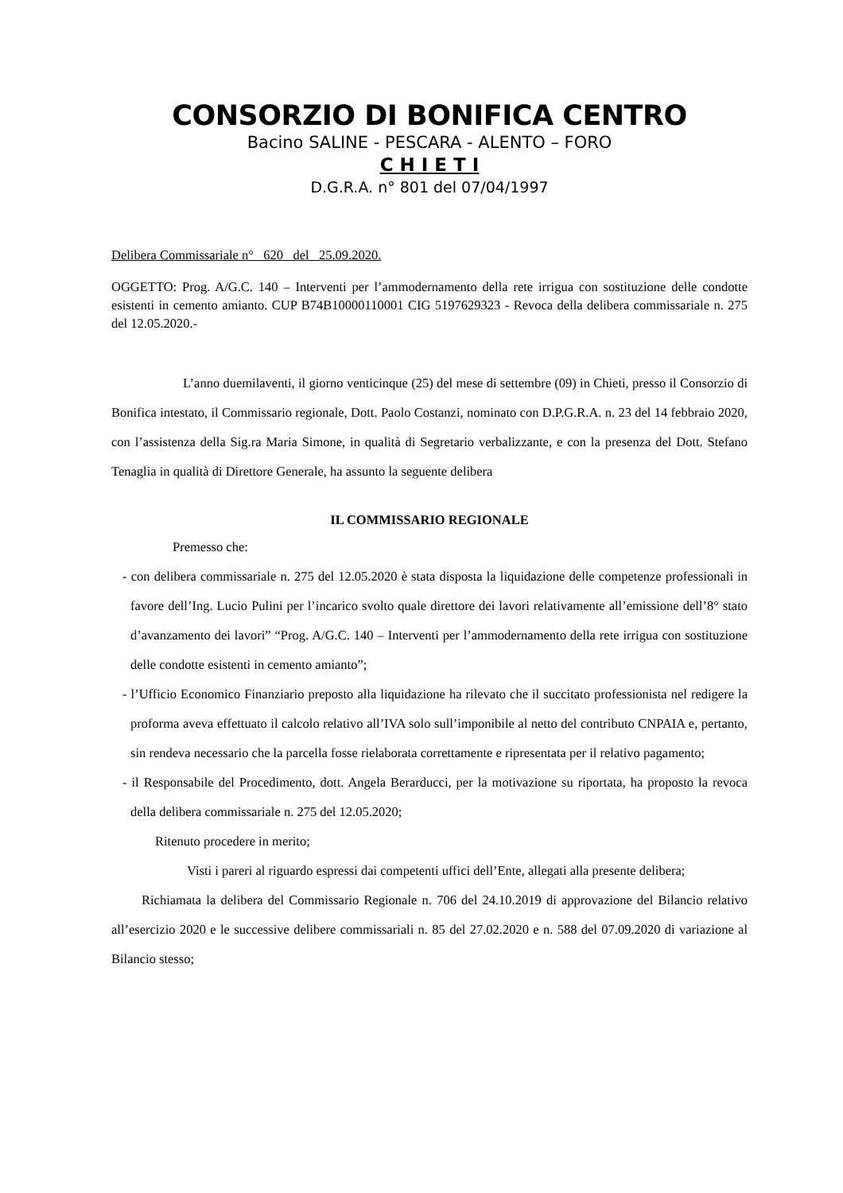CONSORZIO DI BONIFICA CENTRO
Bacino SALINE - PESCARA - ALENTO – FORO
C H I E T I
D.G.R.A. n° 801 del 07/04/1997
Delibera Commissariale n° 620 del 25.09.2020.
OGGETTO: Prog. A/G.C. 140 – Interventi per l’ammodernamento della rete irrigua con sostituzione delle condotte esistenti in cemento amianto. CUP B74B10000110001 CIG 5197629323 - Revoca della delibera commissariale n. 275 del 12.05.2020.-
L’anno duemilaventi, il giorno venticinque (25) del mese di settembre (09) in Chieti, presso il Consorzio di Bonifica intestato, il Commissario regionale, Dott. Paolo Costanzi, nominato con D.P.G.R.A. n. 23 del 14 febbraio 2020, con l’assistenza della Sig.ra Maria Simone, in qualità di Segretario verbalizzante, e con la presenza del Dott. Stefano Tenaglia in qualità di Direttore Generale, ha assunto la seguente delibera
IL COMMISSARIO REGIONALE
Premesso che:
- con delibera commissariale n. 275 del 12.05.2020 è stata disposta la liquidazione delle competenze professionali in favore dell’Ing. Lucio Pulini per l’incarico svolto quale direttore dei lavori relativamente all’emissione dell’8° stato d’avanzamento dei lavori” “Prog. A/G.C. 140 – Interventi per l’ammodernamento della rete irrigua con sostituzione delle condotte esistenti in cemento amianto”;
- l’Ufficio Economico Finanziario preposto alla liquidazione ha rilevato che il succitato professionista nel redigere la proforma aveva effettuato il calcolo relativo all’IVA solo sull’imponibile al netto del contributo CNPAIA e, pertanto, sin rendeva necessario che la parcella fosse rielaborata correttamente e ripresentata per il relativo pagamento;
- il Responsabile del Procedimento, dott. Angela Berarducci, per la motivazione su riportata, ha proposto la revoca della delibera commissariale n. 275 del 12.05.2020;
Ritenuto procedere in merito;
Visti i pareri al riguardo espressi dai competenti uffici dell’Ente, allegati alla presente delibera;
Richiamata la delibera del Commissario Regionale n. 706 del 24.10.2019 di approvazione del Bilancio relativo all’esercizio 2020 e le successive delibere commissariali n. 85 del 27.02.2020 e n. 588 del 07.09.2020 di variazione al Bilancio stesso;